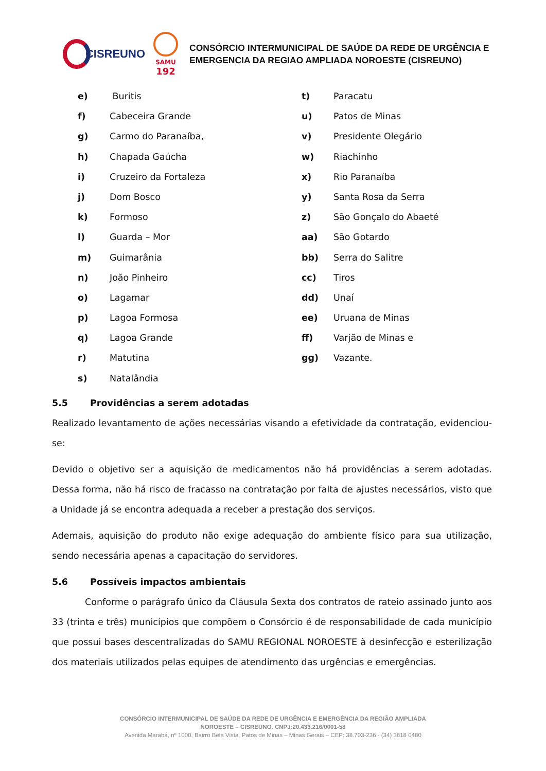CISREUNO
SAMU
192
CONSÓRCIO INTERMUNICIPAL DE SAÚDE DA REDE DE URGÊNCIA E
EMERGENCIA DA REGIAO AMPLIADA NOROESTE (CISREUNO)
e) Buritis
f) Cabeceira Grande
g) Carmo do Paranaíba,
h) Chapada Gaúcha
i) Cruzeiro da Fortaleza
j) Dom Bosco
k) Formoso
l) Guarda – Mor
m) Guimarânia
n) João Pinheiro
o) Lagamar
p) Lagoa Formosa
q) Lagoa Grande
r) Matutina
s) Natalândia
t) Paracatu
u) Patos de Minas
v) Presidente Olegário
w) Riachinho
x) Rio Paranaíba
y) Santa Rosa da Serra
z) São Gonçalo do Abaeté
aa) São Gotardo
bb) Serra do Salitre
cc) Tiros
dd) Unaí
ee) Uruana de Minas
ff) Varjão de Minas e
gg) Vazante.
5.5 Providências a serem adotadas
Realizado levantamento de ações necessárias visando a efetividade da contratação, evidenciou-se:
Devido o objetivo ser a aquisição de medicamentos não há providências a serem adotadas. Dessa forma, não há risco de fracasso na contratação por falta de ajustes necessários, visto que a Unidade já se encontra adequada a receber a prestação dos serviços.
Ademais, aquisição do produto não exige adequação do ambiente físico para sua utilização, sendo necessária apenas a capacitação do servidores.
5.6 Possíveis impactos ambientais
Conforme o parágrafo único da Cláusula Sexta dos contratos de rateio assinado junto aos 33 (trinta e três) municípios que compõem o Consórcio é de responsabilidade de cada município que possui bases descentralizadas do SAMU REGIONAL NOROESTE à desinfecção e esterilização dos materiais utilizados pelas equipes de atendimento das urgências e emergências.
CONSÓRCIO INTERMUNICIPAL DE SAÚDE DA REDE DE URGÊNCIA E EMERGÊNCIA DA REGIÃO AMPLIADA
NOROESTE – CISREUNO. CNPJ:20.433.216/0001-58
Avenida Marabá, nº 1000, Bairro Bela Vista, Patos de Minas – Minas Gerais – CEP: 38.703-236 - (34) 3818 0480